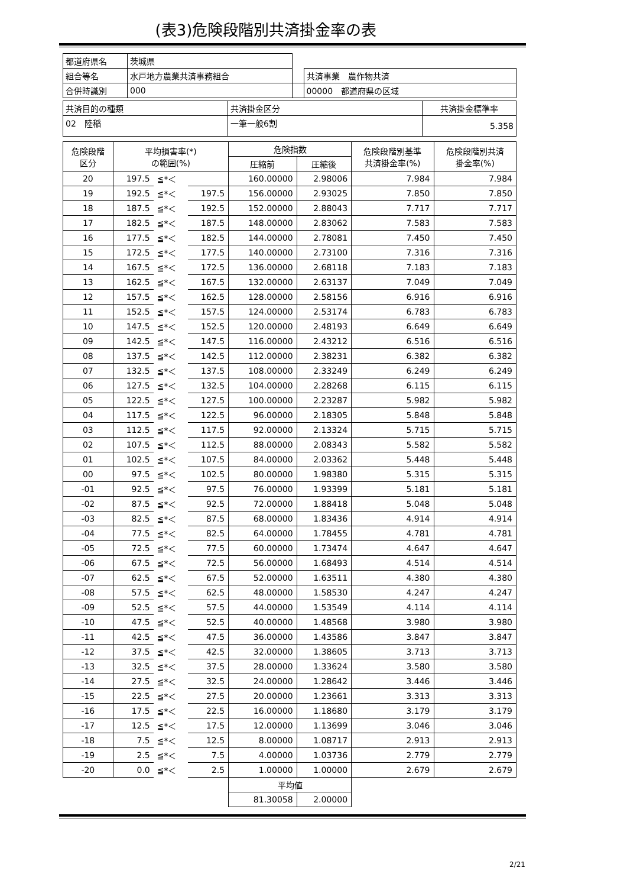(表3)危険段階別共済掛金率の表
| 都道府県名 | 茨城県 | | |
| 組合等名 | 水戸地方農業共済事務組合 | | 共済事業 農作物共済 |
| 合併時識別 | 000 | | 00000 都道府県の区域 |
| 共済目的の種類 | 共済掛金区分 | 共済掛金標準率 |
| 02 陸稲 | 一筆一般6割 | 5.358 |
| 危険段階 区分 | 平均損害率(*) の範囲(%) | | | 危険指数 | | 危険段階別基準 共済掛金率(%) | 危険段階別共済 掛金率(%) |
| --- | --- | --- | --- | --- | --- | --- | --- |
| | | | | 圧縮前 | 圧縮後 | | |
| 20 | 197.5 | ≦*＜ | | 160.00000 | 2.98006 | 7.984 | 7.984 |
| 19 | 192.5 | ≦*＜ | 197.5 | 156.00000 | 2.93025 | 7.850 | 7.850 |
| 18 | 187.5 | ≦*＜ | 192.5 | 152.00000 | 2.88043 | 7.717 | 7.717 |
| 17 | 182.5 | ≦*＜ | 187.5 | 148.00000 | 2.83062 | 7.583 | 7.583 |
| 16 | 177.5 | ≦*＜ | 182.5 | 144.00000 | 2.78081 | 7.450 | 7.450 |
| 15 | 172.5 | ≦*＜ | 177.5 | 140.00000 | 2.73100 | 7.316 | 7.316 |
| 14 | 167.5 | ≦*＜ | 172.5 | 136.00000 | 2.68118 | 7.183 | 7.183 |
| 13 | 162.5 | ≦*＜ | 167.5 | 132.00000 | 2.63137 | 7.049 | 7.049 |
| 12 | 157.5 | ≦*＜ | 162.5 | 128.00000 | 2.58156 | 6.916 | 6.916 |
| 11 | 152.5 | ≦*＜ | 157.5 | 124.00000 | 2.53174 | 6.783 | 6.783 |
| 10 | 147.5 | ≦*＜ | 152.5 | 120.00000 | 2.48193 | 6.649 | 6.649 |
| 09 | 142.5 | ≦*＜ | 147.5 | 116.00000 | 2.43212 | 6.516 | 6.516 |
| 08 | 137.5 | ≦*＜ | 142.5 | 112.00000 | 2.38231 | 6.382 | 6.382 |
| 07 | 132.5 | ≦*＜ | 137.5 | 108.00000 | 2.33249 | 6.249 | 6.249 |
| 06 | 127.5 | ≦*＜ | 132.5 | 104.00000 | 2.28268 | 6.115 | 6.115 |
| 05 | 122.5 | ≦*＜ | 127.5 | 100.00000 | 2.23287 | 5.982 | 5.982 |
| 04 | 117.5 | ≦*＜ | 122.5 | 96.00000 | 2.18305 | 5.848 | 5.848 |
| 03 | 112.5 | ≦*＜ | 117.5 | 92.00000 | 2.13324 | 5.715 | 5.715 |
| 02 | 107.5 | ≦*＜ | 112.5 | 88.00000 | 2.08343 | 5.582 | 5.582 |
| 01 | 102.5 | ≦*＜ | 107.5 | 84.00000 | 2.03362 | 5.448 | 5.448 |
| 00 | 97.5 | ≦*＜ | 102.5 | 80.00000 | 1.98380 | 5.315 | 5.315 |
| -01 | 92.5 | ≦*＜ | 97.5 | 76.00000 | 1.93399 | 5.181 | 5.181 |
| -02 | 87.5 | ≦*＜ | 92.5 | 72.00000 | 1.88418 | 5.048 | 5.048 |
| -03 | 82.5 | ≦*＜ | 87.5 | 68.00000 | 1.83436 | 4.914 | 4.914 |
| -04 | 77.5 | ≦*＜ | 82.5 | 64.00000 | 1.78455 | 4.781 | 4.781 |
| -05 | 72.5 | ≦*＜ | 77.5 | 60.00000 | 1.73474 | 4.647 | 4.647 |
| -06 | 67.5 | ≦*＜ | 72.5 | 56.00000 | 1.68493 | 4.514 | 4.514 |
| -07 | 62.5 | ≦*＜ | 67.5 | 52.00000 | 1.63511 | 4.380 | 4.380 |
| -08 | 57.5 | ≦*＜ | 62.5 | 48.00000 | 1.58530 | 4.247 | 4.247 |
| -09 | 52.5 | ≦*＜ | 57.5 | 44.00000 | 1.53549 | 4.114 | 4.114 |
| -10 | 47.5 | ≦*＜ | 52.5 | 40.00000 | 1.48568 | 3.980 | 3.980 |
| -11 | 42.5 | ≦*＜ | 47.5 | 36.00000 | 1.43586 | 3.847 | 3.847 |
| -12 | 37.5 | ≦*＜ | 42.5 | 32.00000 | 1.38605 | 3.713 | 3.713 |
| -13 | 32.5 | ≦*＜ | 37.5 | 28.00000 | 1.33624 | 3.580 | 3.580 |
| -14 | 27.5 | ≦*＜ | 32.5 | 24.00000 | 1.28642 | 3.446 | 3.446 |
| -15 | 22.5 | ≦*＜ | 27.5 | 20.00000 | 1.23661 | 3.313 | 3.313 |
| -16 | 17.5 | ≦*＜ | 22.5 | 16.00000 | 1.18680 | 3.179 | 3.179 |
| -17 | 12.5 | ≦*＜ | 17.5 | 12.00000 | 1.13699 | 3.046 | 3.046 |
| -18 | 7.5 | ≦*＜ | 12.5 | 8.00000 | 1.08717 | 2.913 | 2.913 |
| -19 | 2.5 | ≦*＜ | 7.5 | 4.00000 | 1.03736 | 2.779 | 2.779 |
| -20 | 0.0 | ≦*＜ | 2.5 | 1.00000 | 1.00000 | 2.679 | 2.679 |
| | | | | 平均値 | | | |
| | | | | 81.30058 | 2.00000 | | |
2/21